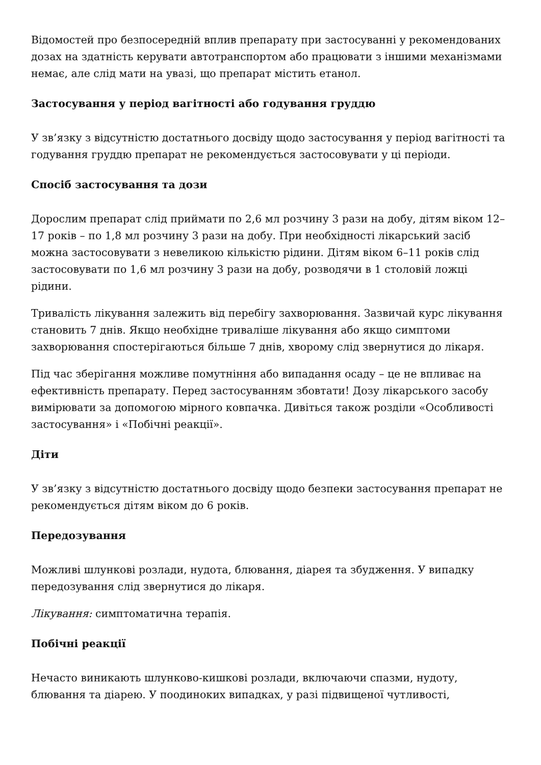Відомостей про безпосередній вплив препарату при застосуванні у рекомендованих дозах на здатність керувати автотранспортом або працювати з іншими механізмами немає, але слід мати на увазі, що препарат містить етанол.
Застосування у період вагітності або годування груддю
У зв’язку з відсутністю достатнього досвіду щодо застосування у період вагітності та годування груддю препарат не рекомендується застосовувати у ці періоди.
Спосіб застосування та дози
Дорослим препарат слід приймати по 2,6 мл розчину 3 рази на добу, дітям віком 12–17 років – по 1,8 мл розчину 3 рази на добу. При необхідності лікарський засіб можна застосовувати з невеликою кількістю рідини. Дітям віком 6–11 років слід застосовувати по 1,6 мл розчину 3 рази на добу, розводячи в 1 столовій ложці рідини.
Тривалість лікування залежить від перебігу захворювання. Зазвичай курс лікування становить 7 днів. Якщо необхідне триваліше лікування або якщо симптоми захворювання спостерігаються більше 7 днів, хворому слід звернутися до лікаря.
Під час зберігання можливе помутніння або випадання осаду – це не впливає на ефективність препарату. Перед застосуванням збовтати! Дозу лікарського засобу вимірювати за допомогою мірного ковпачка. Дивіться також розділи «Особливості застосування» і «Побічні реакції».
Діти
У зв’язку з відсутністю достатнього досвіду щодо безпеки застосування препарат не рекомендується дітям віком до 6 років.
Передозування
Можливі шлункові розлади, нудота, блювання, діарея та збудження. У випадку передозування слід звернутися до лікаря.
Лікування: симптоматична терапія.
Побічні реакції
Нечасто виникають шлунково-кишкові розлади, включаючи спазми, нудоту, блювання та діарею. У поодиноких випадках, у разі підвищеної чутливості,